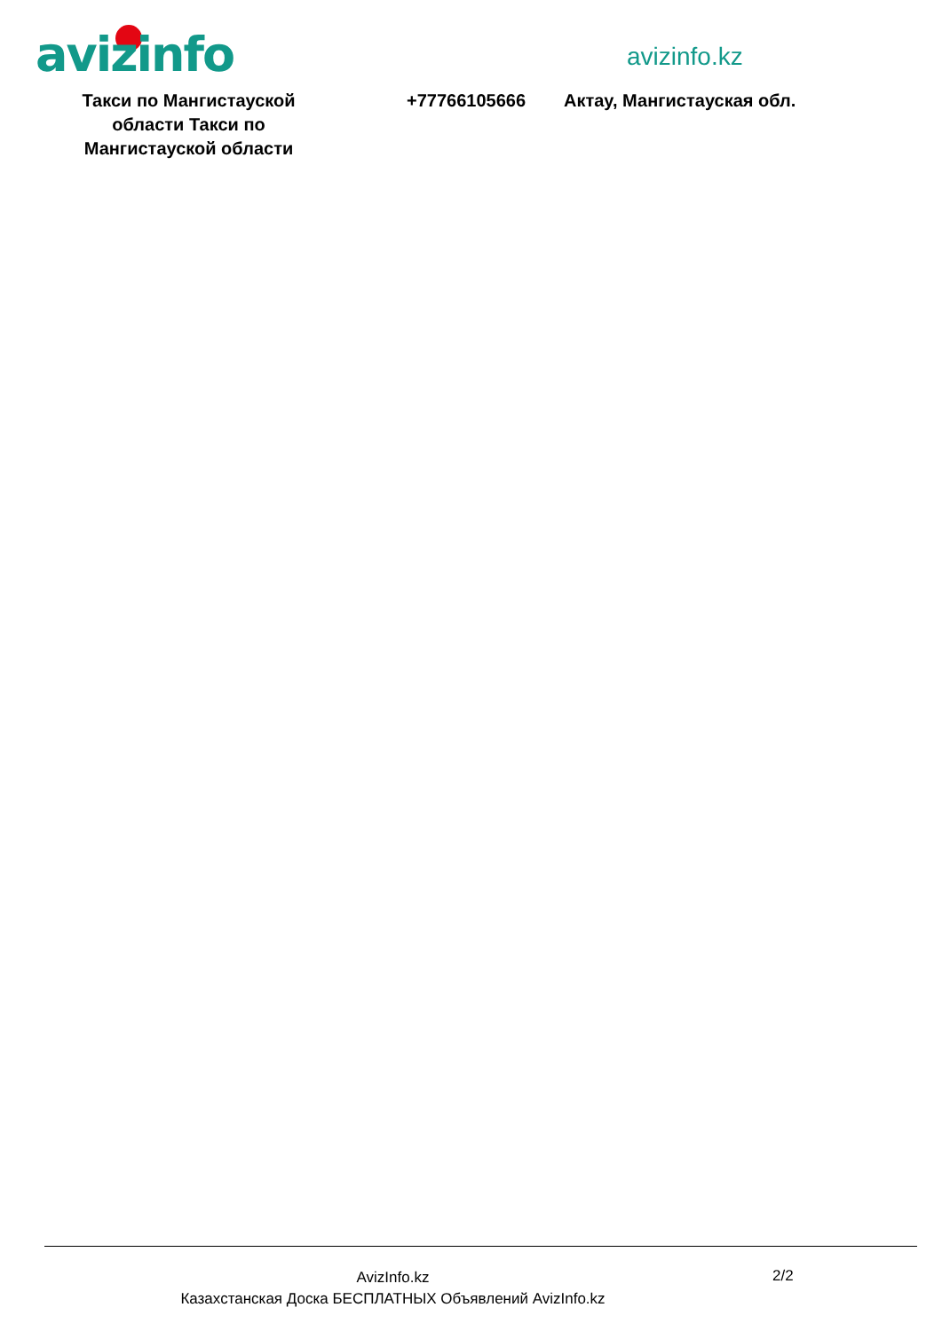avizinfo avizinfo.kz
Такси по Мангистауской области Такси по Мангистауской области
+77766105666 Актау, Мангистауская обл.
AvizInfo.kz
Казахстанская Доска БЕСПЛАТНЫХ Объявлений AvizInfo.kz
2/2